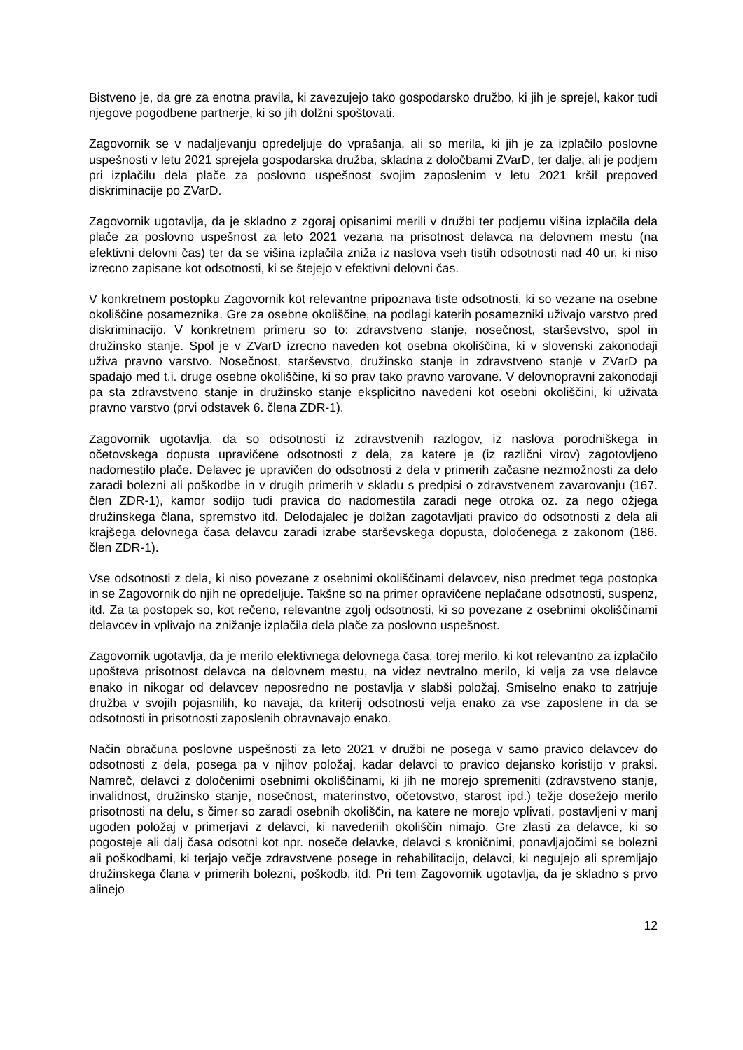Bistveno je, da gre za enotna pravila, ki zavezujejo tako gospodarsko družbo, ki jih je sprejel, kakor tudi njegove pogodbene partnerje, ki so jih dolžni spoštovati.
Zagovornik se v nadaljevanju opredeljuje do vprašanja, ali so merila, ki jih je za izplačilo poslovne uspešnosti v letu 2021 sprejela gospodarska družba, skladna z določbami ZVarD, ter dalje, ali je podjem pri izplačilu dela plače za poslovno uspešnost svojim zaposlenim v letu 2021 kršil prepoved diskriminacije po ZVarD.
Zagovornik ugotavlja, da je skladno z zgoraj opisanimi merili v družbi ter podjemu višina izplačila dela plače za poslovno uspešnost za leto 2021 vezana na prisotnost delavca na delovnem mestu (na efektivni delovni čas) ter da se višina izplačila zniža iz naslova vseh tistih odsotnosti nad 40 ur, ki niso izrecno zapisane kot odsotnosti, ki se štejejo v efektivni delovni čas.
V konkretnem postopku Zagovornik kot relevantne pripoznava tiste odsotnosti, ki so vezane na osebne okoliščine posameznika. Gre za osebne okoliščine, na podlagi katerih posamezniki uživajo varstvo pred diskriminacijo. V konkretnem primeru so to: zdravstveno stanje, nosečnost, starševstvo, spol in družinsko stanje. Spol je v ZVarD izrecno naveden kot osebna okoliščina, ki v slovenski zakonodaji uživa pravno varstvo. Nosečnost, starševstvo, družinsko stanje in zdravstveno stanje v ZVarD pa spadajo med t.i. druge osebne okoliščine, ki so prav tako pravno varovane. V delovnopravni zakonodaji pa sta zdravstveno stanje in družinsko stanje eksplicitno navedeni kot osebni okoliščini, ki uživata pravno varstvo (prvi odstavek 6. člena ZDR-1).
Zagovornik ugotavlja, da so odsotnosti iz zdravstvenih razlogov, iz naslova porodniškega in očetovskega dopusta upravičene odsotnosti z dela, za katere je (iz različni virov) zagotovljeno nadomestilo plače. Delavec je upravičen do odsotnosti z dela v primerih začasne nezmožnosti za delo zaradi bolezni ali poškodbe in v drugih primerih v skladu s predpisi o zdravstvenem zavarovanju (167. člen ZDR-1), kamor sodijo tudi pravica do nadomestila zaradi nege otroka oz. za nego ožjega družinskega člana, spremstvo itd. Delodajalec je dolžan zagotavljati pravico do odsotnosti z dela ali krajšega delovnega časa delavcu zaradi izrabe starševskega dopusta, določenega z zakonom (186. člen ZDR-1).
Vse odsotnosti z dela, ki niso povezane z osebnimi okoliščinami delavcev, niso predmet tega postopka in se Zagovornik do njih ne opredeljuje. Takšne so na primer opravičene neplačane odsotnosti, suspenz, itd. Za ta postopek so, kot rečeno, relevantne zgolj odsotnosti, ki so povezane z osebnimi okoliščinami delavcev in vplivajo na znižanje izplačila dela plače za poslovno uspešnost.
Zagovornik ugotavlja, da je merilo elektivnega delovnega časa, torej merilo, ki kot relevantno za izplačilo upošteva prisotnost delavca na delovnem mestu, na videz nevtralno merilo, ki velja za vse delavce enako in nikogar od delavcev neposredno ne postavlja v slabši položaj. Smiselno enako to zatrjuje družba v svojih pojasnilih, ko navaja, da kriterij odsotnosti velja enako za vse zaposlene in da se odsotnosti in prisotnosti zaposlenih obravnavajo enako.
Način obračuna poslovne uspešnosti za leto 2021 v družbi ne posega v samo pravico delavcev do odsotnosti z dela, posega pa v njihov položaj, kadar delavci to pravico dejansko koristijo v praksi. Namreč, delavci z določenimi osebnimi okoliščinami, ki jih ne morejo spremeniti (zdravstveno stanje, invalidnost, družinsko stanje, nosečnost, materinstvo, očetovstvo, starost ipd.) težje dosežejo merilo prisotnosti na delu, s čimer so zaradi osebnih okoliščin, na katere ne morejo vplivati, postavljeni v manj ugoden položaj v primerjavi z delavci, ki navedenih okoliščin nimajo. Gre zlasti za delavce, ki so pogosteje ali dalj časa odsotni kot npr. noseče delavke, delavci s kroničnimi, ponavljajočimi se bolezni ali poškodbami, ki terjajo večje zdravstvene posege in rehabilitacijo, delavci, ki negujejo ali spremljajo družinskega člana v primerih bolezni, poškodb, itd. Pri tem Zagovornik ugotavlja, da je skladno s prvo alinejo
12